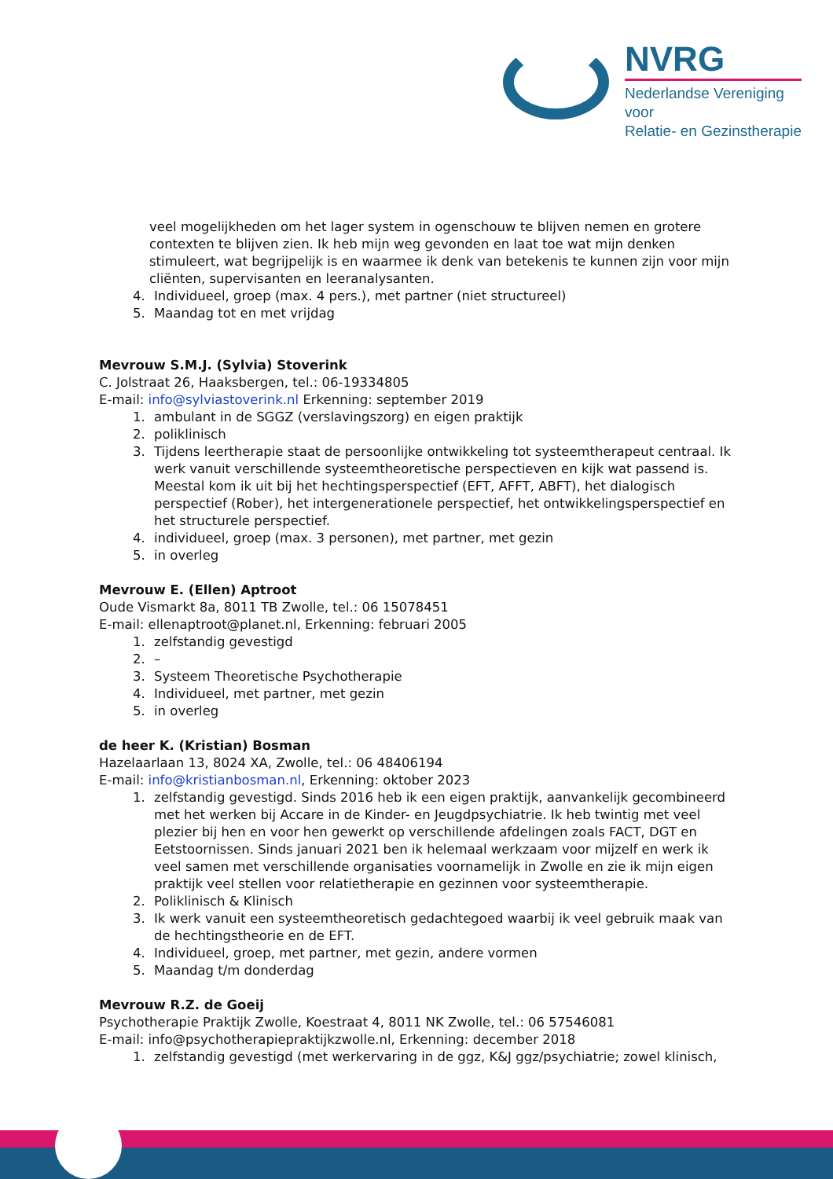NVRG
Nederlandse Vereniging voor
Relatie- en Gezinstherapie
veel mogelijkheden om het lager system in ogenschouw te blijven nemen en grotere contexten te blijven zien. Ik heb mijn weg gevonden en laat toe wat mijn denken stimuleert, wat begrijpelijk is en waarmee ik denk van betekenis te kunnen zijn voor mijn cliënten, supervisanten en leeranalysanten.
4. Individueel, groep (max. 4 pers.), met partner (niet structureel)
5. Maandag tot en met vrijdag
Mevrouw S.M.J. (Sylvia) Stoverink
C. Jolstraat 26, Haaksbergen, tel.: 06-19334805
E-mail: info@sylviastoverink.nl Erkenning: september 2019
1. ambulant in de SGGZ (verslavingszorg) en eigen praktijk
2. poliklinisch
3. Tijdens leertherapie staat de persoonlijke ontwikkeling tot systeemtherapeut centraal. Ik werk vanuit verschillende systeemtheoretische perspectieven en kijk wat passend is. Meestal kom ik uit bij het hechtingsperspectief (EFT, AFFT, ABFT), het dialogisch perspectief (Rober), het intergenerationele perspectief, het ontwikkelingsperspectief en het structurele perspectief.
4. individueel, groep (max. 3 personen), met partner, met gezin
5. in overleg
Mevrouw E. (Ellen) Aptroot
Oude Vismarkt 8a, 8011 TB Zwolle, tel.: 06 15078451
E-mail: ellenaptroot@planet.nl, Erkenning: februari 2005
1. zelfstandig gevestigd
2. –
3. Systeem Theoretische Psychotherapie
4. Individueel, met partner, met gezin
5. in overleg
de heer K. (Kristian) Bosman
Hazelaarlaan 13, 8024 XA, Zwolle, tel.: 06 48406194
E-mail: info@kristianbosman.nl, Erkenning: oktober 2023
1. zelfstandig gevestigd. Sinds 2016 heb ik een eigen praktijk, aanvankelijk gecombineerd met het werken bij Accare in de Kinder- en Jeugdpsychiatrie. Ik heb twintig met veel plezier bij hen en voor hen gewerkt op verschillende afdelingen zoals FACT, DGT en Eetstoornissen. Sinds januari 2021 ben ik helemaal werkzaam voor mijzelf en werk ik veel samen met verschillende organisaties voornamelijk in Zwolle en zie ik mijn eigen praktijk veel stellen voor relatietherapie en gezinnen voor systeemtherapie.
2. Poliklinisch & Klinisch
3. Ik werk vanuit een systeemtheoretisch gedachtegoed waarbij ik veel gebruik maak van de hechtingstheorie en de EFT.
4. Individueel, groep, met partner, met gezin, andere vormen
5. Maandag t/m donderdag
Mevrouw R.Z. de Goeij
Psychotherapie Praktijk Zwolle, Koestraat 4, 8011 NK Zwolle, tel.: 06 57546081
E-mail: info@psychotherapiepraktijkzwolle.nl, Erkenning: december 2018
1. zelfstandig gevestigd (met werkervaring in de ggz, K&J ggz/psychiatrie; zowel klinisch,